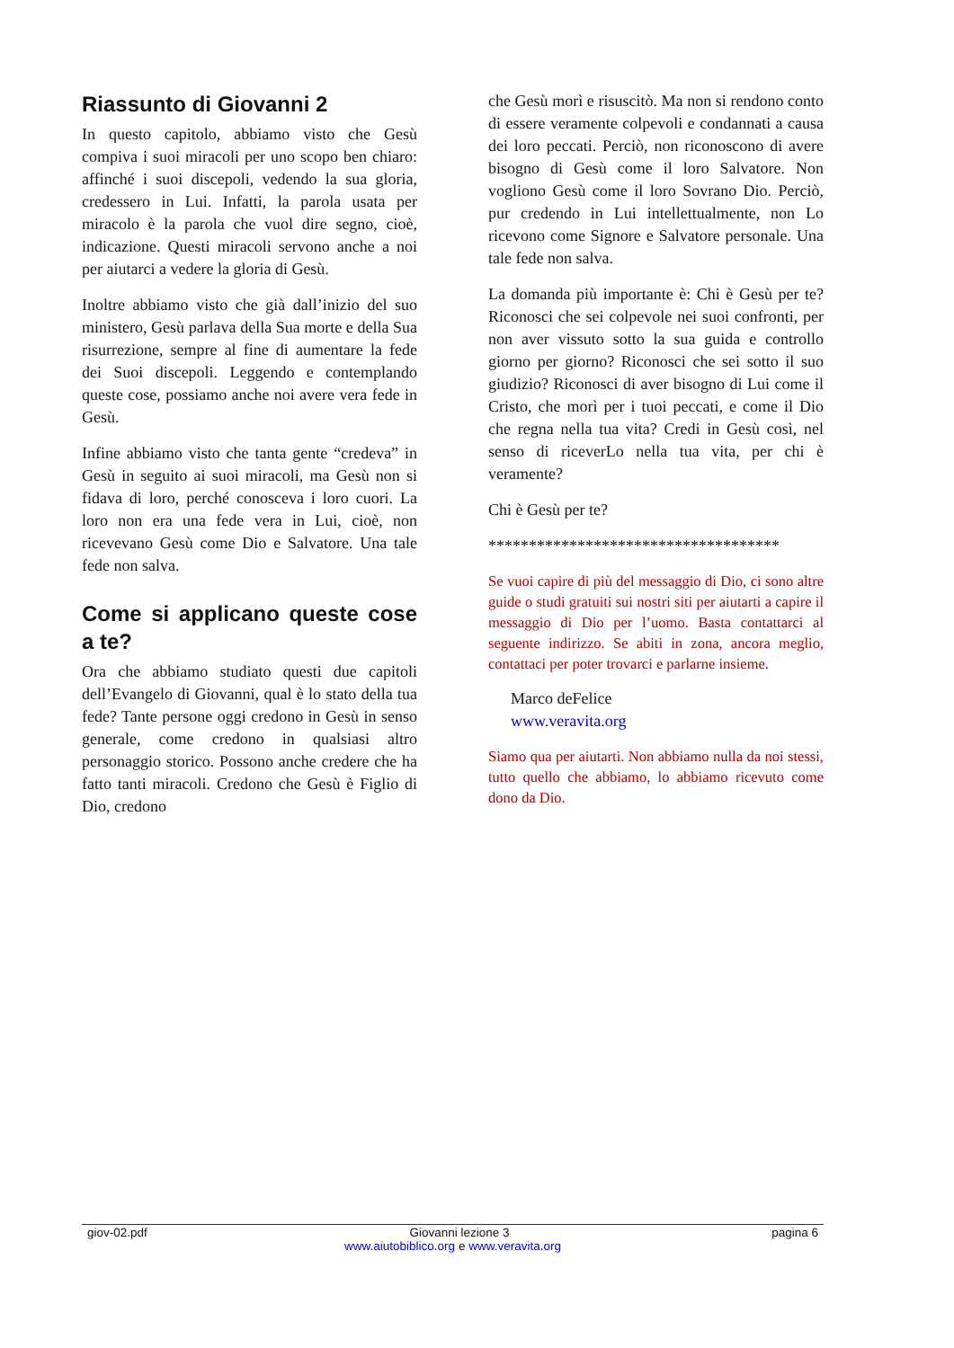Riassunto di Giovanni 2
In questo capitolo, abbiamo visto che Gesù compiva i suoi miracoli per uno scopo ben chiaro: affinché i suoi discepoli, vedendo la sua gloria, credessero in Lui. Infatti, la parola usata per miracolo è la parola che vuol dire segno, cioè, indicazione. Questi miracoli servono anche a noi per aiutarci a vedere la gloria di Gesù.
Inoltre abbiamo visto che già dall’inizio del suo ministero, Gesù parlava della Sua morte e della Sua risurrezione, sempre al fine di aumentare la fede dei Suoi discepoli. Leggendo e contemplando queste cose, possiamo anche noi avere vera fede in Gesù.
Infine abbiamo visto che tanta gente “credeva” in Gesù in seguito ai suoi miracoli, ma Gesù non si fidava di loro, perché conosceva i loro cuori. La loro non era una fede vera in Lui, cioè, non ricevevano Gesù come Dio e Salvatore. Una tale fede non salva.
Come si applicano queste cose a te?
Ora che abbiamo studiato questi due capitoli dell’Evangelo di Giovanni, qual è lo stato della tua fede? Tante persone oggi credono in Gesù in senso generale, come credono in qualsiasi altro personaggio storico. Possono anche credere che ha fatto tanti miracoli. Credono che Gesù è Figlio di Dio, credono
che Gesù morì e risuscitò. Ma non si rendono conto di essere veramente colpevoli e condannati a causa dei loro peccati. Perciò, non riconoscono di avere bisogno di Gesù come il loro Salvatore. Non vogliono Gesù come il loro Sovrano Dio. Perciò, pur credendo in Lui intellettualmente, non Lo ricevono come Signore e Salvatore personale. Una tale fede non salva.
La domanda più importante è: Chi è Gesù per te? Riconosci che sei colpevole nei suoi confronti, per non aver vissuto sotto la sua guida e controllo giorno per giorno? Riconosci che sei sotto il suo giudizio? Riconosci di aver bisogno di Lui come il Cristo, che morì per i tuoi peccati, e come il Dio che regna nella tua vita? Credi in Gesù così, nel senso di riceverLo nella tua vita, per chi è veramente?
Chi è Gesù per te?
************************************
Se vuoi capire di più del messaggio di Dio, ci sono altre guide o studi gratuiti sui nostri siti per aiutarti a capire il messaggio di Dio per l’uomo. Basta contattarci al seguente indirizzo. Se abiti in zona, ancora meglio, contattaci per poter trovarci e parlarne insieme.
Marco deFelice
www.veravita.org
Siamo qua per aiutarti. Non abbiamo nulla da noi stessi, tutto quello che abbiamo, lo abbiamo ricevuto come dono da Dio.
giov-02.pdf Giovanni lezione 3 pagina 6
www.aiutobiblico.org e www.veravita.org